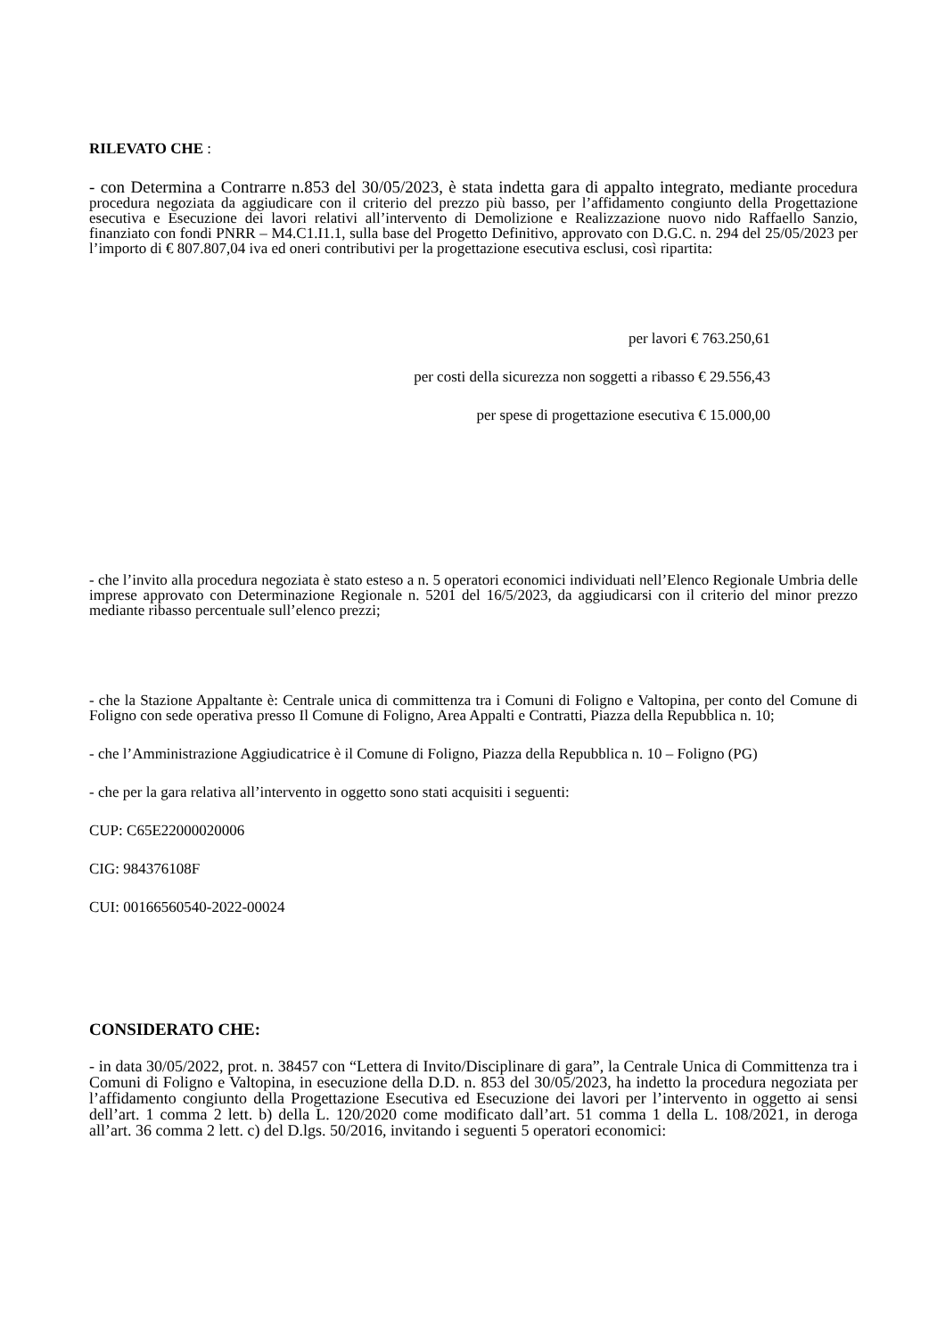RILEVATO CHE :
- con Determina a Contrarre n.853 del 30/05/2023, è stata indetta gara di appalto integrato, mediante procedura procedura negoziata da aggiudicare con il criterio del prezzo più basso, per l’affidamento congiunto della Progettazione esecutiva e Esecuzione dei lavori relativi all’intervento di Demolizione e Realizzazione nuovo nido Raffaello Sanzio, finanziato con fondi PNRR – M4.C1.I1.1, sulla base del Progetto Definitivo, approvato con D.G.C. n. 294 del 25/05/2023 per l’importo di € 807.807,04 iva ed oneri contributivi per la progettazione esecutiva esclusi, così ripartita:
per lavori € 763.250,61
per costi della sicurezza non soggetti a ribasso € 29.556,43
per spese di progettazione esecutiva € 15.000,00
- che l’invito alla procedura negoziata è stato esteso a n. 5 operatori economici individuati nell’Elenco Regionale Umbria delle imprese approvato con Determinazione Regionale n. 5201 del 16/5/2023, da aggiudicarsi con il criterio del minor prezzo mediante ribasso percentuale sull’elenco prezzi;
- che la Stazione Appaltante è: Centrale unica di committenza tra i Comuni di Foligno e Valtopina, per conto del Comune di Foligno con sede operativa presso Il Comune di Foligno, Area Appalti e Contratti, Piazza della Repubblica n. 10;
- che l’Amministrazione Aggiudicatrice è il Comune di Foligno, Piazza della Repubblica n. 10 – Foligno (PG)
- che per la gara relativa all’intervento in oggetto sono stati acquisiti i seguenti:
CUP: C65E22000020006
CIG: 984376108F
CUI: 00166560540-2022-00024
CONSIDERATO CHE:
- in data 30/05/2022, prot. n. 38457 con “Lettera di Invito/Disciplinare di gara”, la Centrale Unica di Committenza tra i Comuni di Foligno e Valtopina, in esecuzione della D.D. n. 853 del 30/05/2023, ha indetto la procedura negoziata per l’affidamento congiunto della Progettazione Esecutiva ed Esecuzione dei lavori per l’intervento in oggetto ai sensi dell’art. 1 comma 2 lett. b) della L. 120/2020 come modificato dall’art. 51 comma 1 della L. 108/2021, in deroga all’art. 36 comma 2 lett. c) del D.lgs. 50/2016, invitando i seguenti 5 operatori economici: